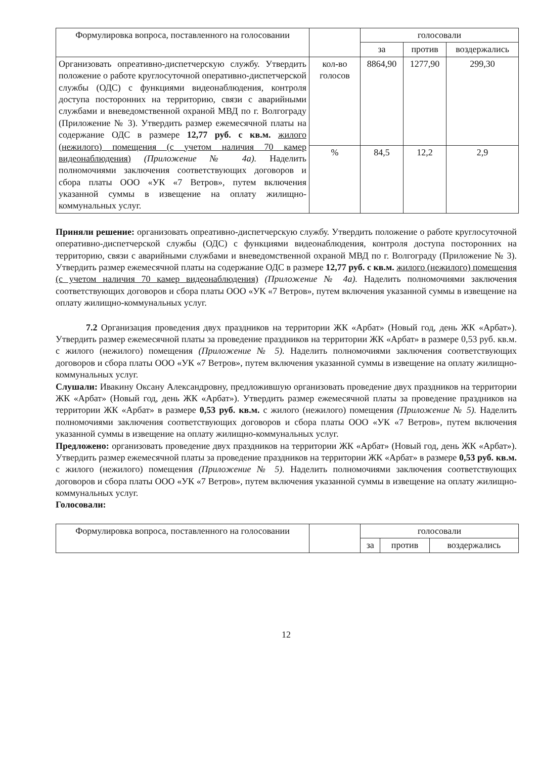| Формулировка вопроса, поставленного на голосовании | | голосовали | | |
| --- | --- | --- | --- | --- |
| | | за | против | воздержались |
| Организовать опреативно-диспетчерскую службу. Утвердить положение о работе круглосуточной оперативно-диспетчерской службы (ОДС) с функциями видеонаблюдения, контроля доступа посторонних на территорию, связи с аварийными службами и вневедомственной охраной МВД по г. Волгограду (Приложение № 3). Утвердить размер ежемесячной платы на содержание ОДС в размере 12,77 руб. с кв.м. жилого (нежилого) помещения (с учетом наличия 70 камер видеонаблюдения) (Приложение № 4а). Наделить полномочиями заключения соответствующих договоров и сбора платы ООО «УК «7 Ветров», путем включения указанной суммы в извещение на оплату жилищно-коммунальных услуг. | кол-во голосов | 8864,90 | 1277,90 | 299,30 |
| | % | 84,5 | 12,2 | 2,9 |
Приняли решение: организовать опреативно-диспетчерскую службу. Утвердить положение о работе круглосуточной оперативно-диспетчерской службы (ОДС) с функциями видеонаблюдения, контроля доступа посторонних на территорию, связи с аварийными службами и вневедомственной охраной МВД по г. Волгограду (Приложение № 3). Утвердить размер ежемесячной платы на содержание ОДС в размере 12,77 руб. с кв.м. жилого (нежилого) помещения (с учетом наличия 70 камер видеонаблюдения) (Приложение № 4а). Наделить полномочиями заключения соответствующих договоров и сбора платы ООО «УК «7 Ветров», путем включения указанной суммы в извещение на оплату жилищно-коммунальных услуг.
7.2 Организация проведения двух праздников на территории ЖК «Арбат» (Новый год, день ЖК «Арбат»). Утвердить размер ежемесячной платы за проведение праздников на территории ЖК «Арбат» в размере 0,53 руб. кв.м. с жилого (нежилого) помещения (Приложение № 5). Наделить полномочиями заключения соответствующих договоров и сбора платы ООО «УК «7 Ветров», путем включения указанной суммы в извещение на оплату жилищно-коммунальных услуг.
Слушали: Ивакину Оксану Александровну, предложившую организовать проведение двух праздников на территории ЖК «Арбат» (Новый год, день ЖК «Арбат»). Утвердить размер ежемесячной платы за проведение праздников на территории ЖК «Арбат» в размере 0,53 руб. кв.м. с жилого (нежилого) помещения (Приложение № 5). Наделить полномочиями заключения соответствующих договоров и сбора платы ООО «УК «7 Ветров», путем включения указанной суммы в извещение на оплату жилищно-коммунальных услуг.
Предложено: организовать проведение двух праздников на территории ЖК «Арбат» (Новый год, день ЖК «Арбат»). Утвердить размер ежемесячной платы за проведение праздников на территории ЖК «Арбат» в размере 0,53 руб. кв.м. с жилого (нежилого) помещения (Приложение № 5). Наделить полномочиями заключения соответствующих договоров и сбора платы ООО «УК «7 Ветров», путем включения указанной суммы в извещение на оплату жилищно-коммунальных услуг.
Голосовали:
| Формулировка вопроса, поставленного на голосовании | | голосовали | | |
| --- | --- | --- | --- | --- |
| | | за | против | воздержались |
12